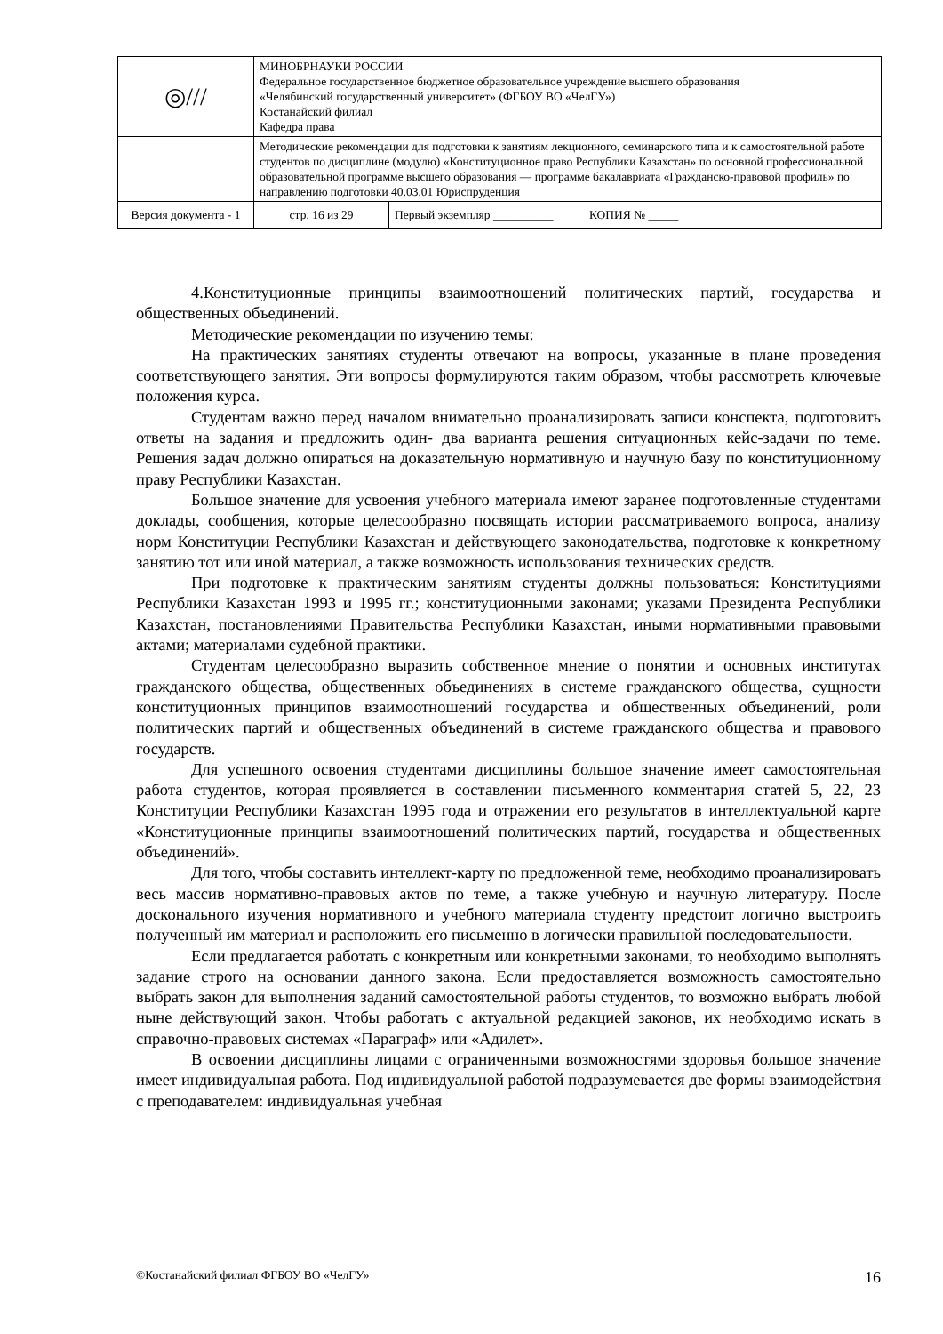| ◎/// | МИНОБРНАУКИ РОССИИ Федеральное государственное бюджетное образовательное учреждение высшего образования «Челябинский государственный университет» (ФГБОУ ВО «ЧелГУ») Костанайский филиал Кафедра права | | |
| | Методические рекомендации для подготовки к занятиям лекционного, семинарского типа и к самостоятельной работе студентов по дисциплине (модулю) «Конституционное право Республики Казахстан» по основной профессиональной образовательной программе высшего образования — программе бакалавриата «Гражданско-правовой профиль» по направлению подготовки 40.03.01 Юриспруденция | | |
| Версия документа - 1 | | стр. 16 из 29 | Первый экземпляр __________ КОПИЯ № _____ |
4.Конституционные принципы взаимоотношений политических партий, государства и общественных объединений.
Методические рекомендации по изучению темы:
На практических занятиях студенты отвечают на вопросы, указанные в плане проведения соответствующего занятия. Эти вопросы формулируются таким образом, чтобы рассмотреть ключевые положения курса.
Студентам важно перед началом внимательно проанализировать записи конспекта, подготовить ответы на задания и предложить один- два варианта решения ситуационных кейс-задачи по теме. Решения задач должно опираться на доказательную нормативную и научную базу по конституционному праву Республики Казахстан.
Большое значение для усвоения учебного материала имеют заранее подготовленные студентами доклады, сообщения, которые целесообразно посвящать истории рассматриваемого вопроса, анализу норм Конституции Республики Казахстан и действующего законодательства, подготовке к конкретному занятию тот или иной материал, а также возможность использования технических средств.
При подготовке к практическим занятиям студенты должны пользоваться: Конституциями Республики Казахстан 1993 и 1995 гг.; конституционными законами; указами Президента Республики Казахстан, постановлениями Правительства Республики Казахстан, иными нормативными правовыми актами; материалами судебной практики.
Студентам целесообразно выразить собственное мнение о понятии и основных институтах гражданского общества, общественных объединениях в системе гражданского общества, сущности конституционных принципов взаимоотношений государства и общественных объединений, роли политических партий и общественных объединений в системе гражданского общества и правового государств.
Для успешного освоения студентами дисциплины большое значение имеет самостоятельная работа студентов, которая проявляется в составлении письменного комментария статей 5, 22, 23 Конституции Республики Казахстан 1995 года и отражении его результатов в интеллектуальной карте «Конституционные принципы взаимоотношений политических партий, государства и общественных объединений».
Для того, чтобы составить интеллект-карту по предложенной теме, необходимо проанализировать весь массив нормативно-правовых актов по теме, а также учебную и научную литературу. После досконального изучения нормативного и учебного материала студенту предстоит логично выстроить полученный им материал и расположить его письменно в логически правильной последовательности.
Если предлагается работать с конкретным или конкретными законами, то необходимо выполнять задание строго на основании данного закона. Если предоставляется возможность самостоятельно выбрать закон для выполнения заданий самостоятельной работы студентов, то возможно выбрать любой ныне действующий закон. Чтобы работать с актуальной редакцией законов, их необходимо искать в справочно-правовых системах «Параграф» или «Адилет».
В освоении дисциплины лицами с ограниченными возможностями здоровья большое значение имеет индивидуальная работа. Под индивидуальной работой подразумевается две формы взаимодействия с преподавателем: индивидуальная учебная
©Костанайский филиал ФГБОУ ВО «ЧелГУ» 16